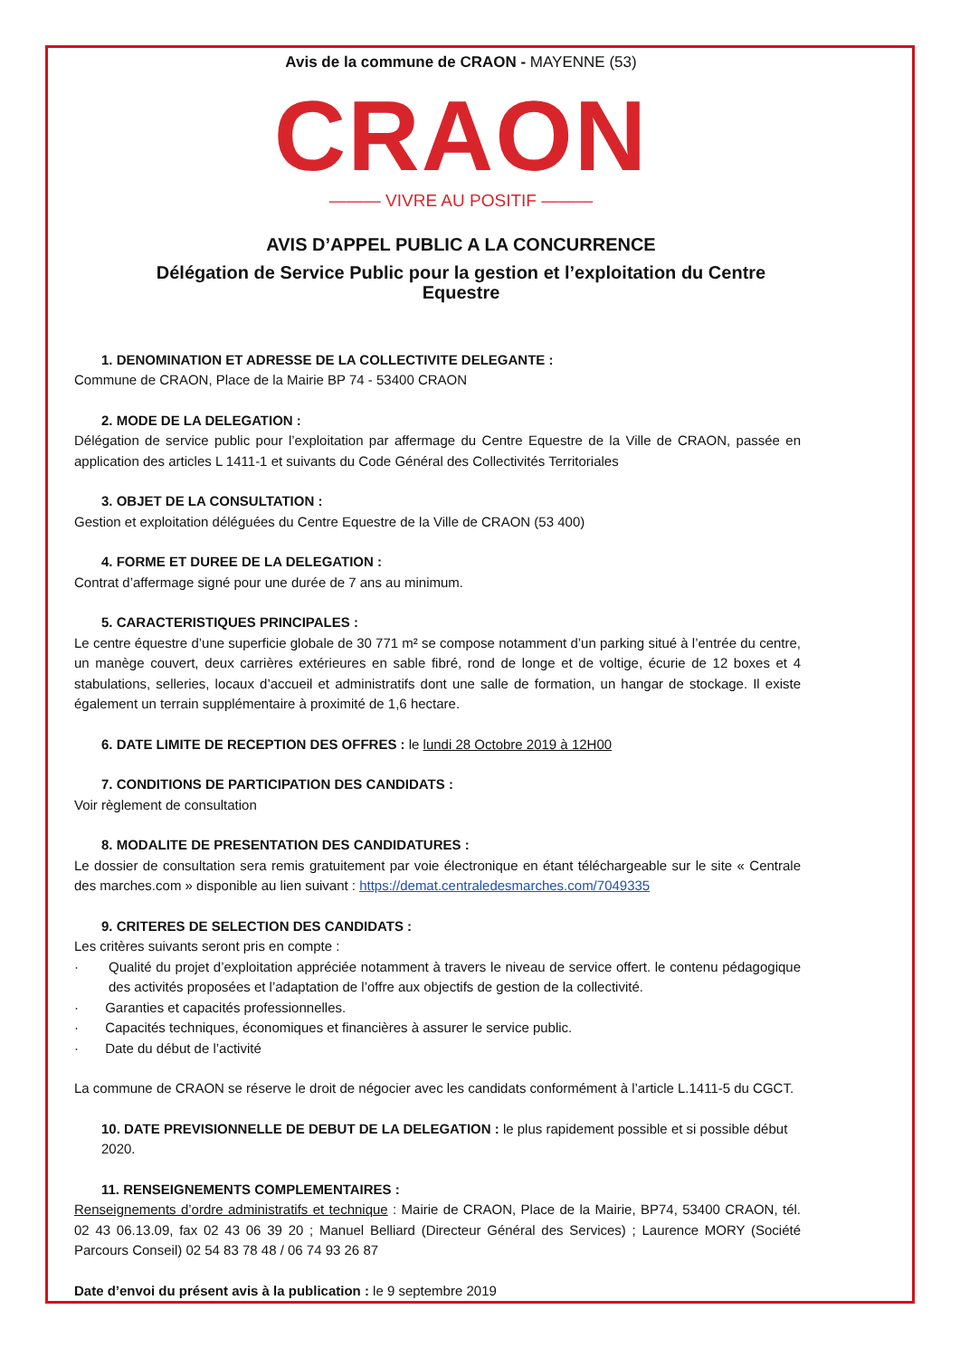Avis de la commune de CRAON - MAYENNE (53)
CRAON
——— VIVRE AU POSITIF ———
AVIS D’APPEL PUBLIC A LA CONCURRENCE
Délégation de Service Public pour la gestion et l’exploitation du Centre Equestre
1. DENOMINATION ET ADRESSE DE LA COLLECTIVITE DELEGANTE :
Commune de CRAON, Place de la Mairie BP 74 - 53400 CRAON
2. MODE DE LA DELEGATION :
Délégation de service public pour l’exploitation par affermage du Centre Equestre de la Ville de CRAON, passée en application des articles L 1411-1 et suivants du Code Général des Collectivités Territoriales
3. OBJET DE LA CONSULTATION :
Gestion et exploitation déléguées du Centre Equestre de la Ville de CRAON (53 400)
4. FORME ET DUREE DE LA DELEGATION :
Contrat d’affermage signé pour une durée de 7 ans au minimum.
5. CARACTERISTIQUES PRINCIPALES :
Le centre équestre d’une superficie globale de 30 771 m² se compose notamment d’un parking situé à l’entrée du centre, un manège couvert, deux carrières extérieures en sable fibré, rond de longe et de voltige, écurie de 12 boxes et 4 stabulations, selleries, locaux d’accueil et administratifs dont une salle de formation, un hangar de stockage. Il existe également un terrain supplémentaire à proximité de 1,6 hectare.
6. DATE LIMITE DE RECEPTION DES OFFRES : le lundi 28 Octobre 2019 à 12H00
7. CONDITIONS DE PARTICIPATION DES CANDIDATS :
Voir règlement de consultation
8. MODALITE DE PRESENTATION DES CANDIDATURES :
Le dossier de consultation sera remis gratuitement par voie électronique en étant téléchargeable sur le site « Centrale des marches.com » disponible au lien suivant : https://demat.centraledesmarches.com/7049335
9. CRITERES DE SELECTION DES CANDIDATS :
Les critères suivants seront pris en compte :
· Qualité du projet d’exploitation appréciée notamment à travers le niveau de service offert. le contenu pédagogique des activités proposées et l’adaptation de l’offre aux objectifs de gestion de la collectivité.
· Garanties et capacités professionnelles.
· Capacités techniques, économiques et financières à assurer le service public.
· Date du début de l’activité
La commune de CRAON se réserve le droit de négocier avec les candidats conformément à l’article L.1411-5 du CGCT.
10. DATE PREVISIONNELLE DE DEBUT DE LA DELEGATION : le plus rapidement possible et si possible début 2020.
11. RENSEIGNEMENTS COMPLEMENTAIRES :
Renseignements d’ordre administratifs et technique : Mairie de CRAON, Place de la Mairie, BP74, 53400 CRAON, tél. 02 43 06.13.09, fax 02 43 06 39 20 ; Manuel Belliard (Directeur Général des Services) ; Laurence MORY (Société Parcours Conseil) 02 54 83 78 48 / 06 74 93 26 87
Date d’envoi du présent avis à la publication : le 9 septembre 2019